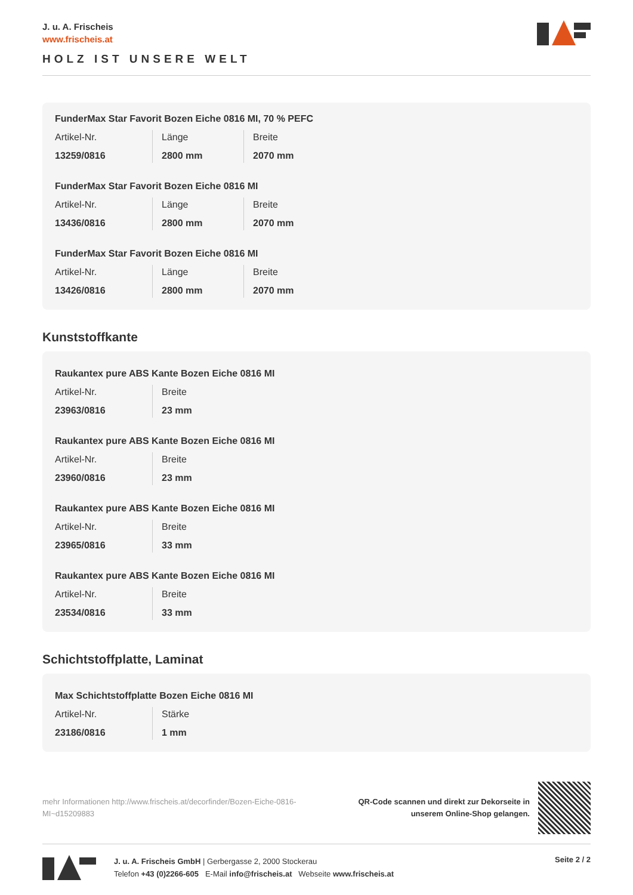J. u. A. Frischeis
www.frischeis.at
HOLZ IST UNSERE WELT
FunderMax Star Favorit Bozen Eiche 0816 MI, 70 % PEFC
| Artikel-Nr. | Länge | Breite |
| 13259/0816 | 2800 mm | 2070 mm |
FunderMax Star Favorit Bozen Eiche 0816 MI
| Artikel-Nr. | Länge | Breite |
| 13436/0816 | 2800 mm | 2070 mm |
FunderMax Star Favorit Bozen Eiche 0816 MI
| Artikel-Nr. | Länge | Breite |
| 13426/0816 | 2800 mm | 2070 mm |
Kunststoffkante
Raukantex pure ABS Kante Bozen Eiche 0816 MI
| Artikel-Nr. | Breite |
| 23963/0816 | 23 mm |
Raukantex pure ABS Kante Bozen Eiche 0816 MI
| Artikel-Nr. | Breite |
| 23960/0816 | 23 mm |
Raukantex pure ABS Kante Bozen Eiche 0816 MI
| Artikel-Nr. | Breite |
| 23965/0816 | 33 mm |
Raukantex pure ABS Kante Bozen Eiche 0816 MI
| Artikel-Nr. | Breite |
| 23534/0816 | 33 mm |
Schichtstoffplatte, Laminat
Max Schichtstoffplatte Bozen Eiche 0816 MI
| Artikel-Nr. | Stärke |
| 23186/0816 | 1 mm |
mehr Informationen http://www.frischeis.at/decorfinder/Bozen-Eiche-0816-MI~d15209883
QR-Code scannen und direkt zur Dekorseite in
unserem Online-Shop gelangen.
J. u. A. Frischeis GmbH | Gerbergasse 2, 2000 Stockerau
Telefon +43 (0)2266-605 E-Mail info@frischeis.at Webseite www.frischeis.at
Seite 2 / 2